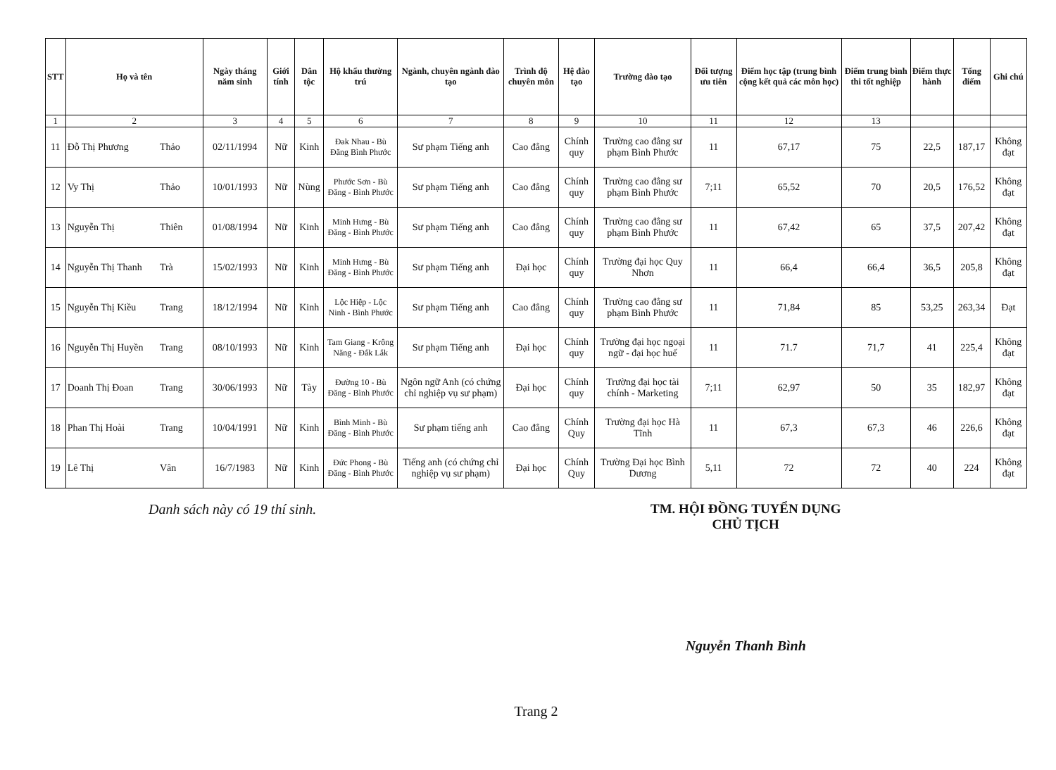| STT | Họ và tên | Ngày tháng năm sinh | Giới tính | Dân tộc | Hộ khẩu thường trú | Ngành, chuyên ngành đào tạo | Trình độ chuyên môn | Hệ đào tạo | Trường đào tạo | Đối tượng ưu tiên | Điểm học tập (trung bình cộng kết quả các môn học) | Điểm trung bình thi tốt nghiệp | Điểm thực hành | Tổng điểm | Ghi chú |
| --- | --- | --- | --- | --- | --- | --- | --- | --- | --- | --- | --- | --- | --- | --- | --- |
| 1 | 2 | 3 | 4 | 5 | 6 | 7 | 8 | 9 | 10 | 11 | 12 | 13 | | | |
| 11 | Đỗ Thị Phương Thảo | 02/11/1994 | Nữ | Kinh | Đak Nhau - Bù Đăng Bình Phước | Sư phạm Tiếng anh | Cao đẳng | Chính quy | Trường cao đẳng sư phạm Bình Phước | 11 | 67,17 | 75 | 22,5 | 187,17 | Không đạt |
| 12 | Vy Thị Thảo | 10/01/1993 | Nữ | Nùng | Phước Sơn - Bù Đăng - Bình Phước | Sư phạm Tiếng anh | Cao đẳng | Chính quy | Trường cao đẳng sư phạm Bình Phước | 7;11 | 65,52 | 70 | 20,5 | 176,52 | Không đạt |
| 13 | Nguyễn Thị Thiên | 01/08/1994 | Nữ | Kinh | Minh Hưng - Bù Đăng - Bình Phước | Sư phạm Tiếng anh | Cao đẳng | Chính quy | Trường cao đẳng sư phạm Bình Phước | 11 | 67,42 | 65 | 37,5 | 207,42 | Không đạt |
| 14 | Nguyễn Thị Thanh Trà | 15/02/1993 | Nữ | Kinh | Minh Hưng - Bù Đăng - Bình Phước | Sư phạm Tiếng anh | Đại học | Chính quy | Trường đại học Quy Nhơn | 11 | 66,4 | 66,4 | 36,5 | 205,8 | Không đạt |
| 15 | Nguyễn Thị Kiều Trang | 18/12/1994 | Nữ | Kinh | Lộc Hiệp - Lộc Ninh - Bình Phước | Sư phạm Tiếng anh | Cao đẳng | Chính quy | Trường cao đẳng sư phạm Bình Phước | 11 | 71,84 | 85 | 53,25 | 263,34 | Đạt |
| 16 | Nguyễn Thị Huyền Trang | 08/10/1993 | Nữ | Kinh | Tam Giang - Krông Năng - Đắk Lắk | Sư phạm Tiếng anh | Đại học | Chính quy | Trường đại học ngoại ngữ - đại học huế | 11 | 71.7 | 71,7 | 41 | 225,4 | Không đạt |
| 17 | Doanh Thị Đoan Trang | 30/06/1993 | Nữ | Tày | Đường 10 - Bù Đăng - Bình Phước | Ngôn ngữ Anh (có chứng chỉ nghiệp vụ sư phạm) | Đại học | Chính quy | Trường đại học tài chính - Marketing | 7;11 | 62,97 | 50 | 35 | 182,97 | Không đạt |
| 18 | Phan Thị Hoài Trang | 10/04/1991 | Nữ | Kinh | Bình Minh - Bù Đăng - Bình Phước | Sư phạm tiếng anh | Cao đẳng | Chính Quy | Trường đại học Hà Tĩnh | 11 | 67,3 | 67,3 | 46 | 226,6 | Không đạt |
| 19 | Lê Thị Vân | 16/7/1983 | Nữ | Kinh | Đức Phong - Bù Đăng - Bình Phước | Tiếng anh (có chứng chỉ nghiệp vụ sư phạm) | Đại học | Chính Quy | Trường Đại học Bình Dương | 5,11 | 72 | 72 | 40 | 224 | Không đạt |
Danh sách này có 19 thí sinh. TM. HỘI ĐỒNG TUYỂN DỤNG
CHỦ TỊCH
Nguyễn Thanh Bình
Trang 2